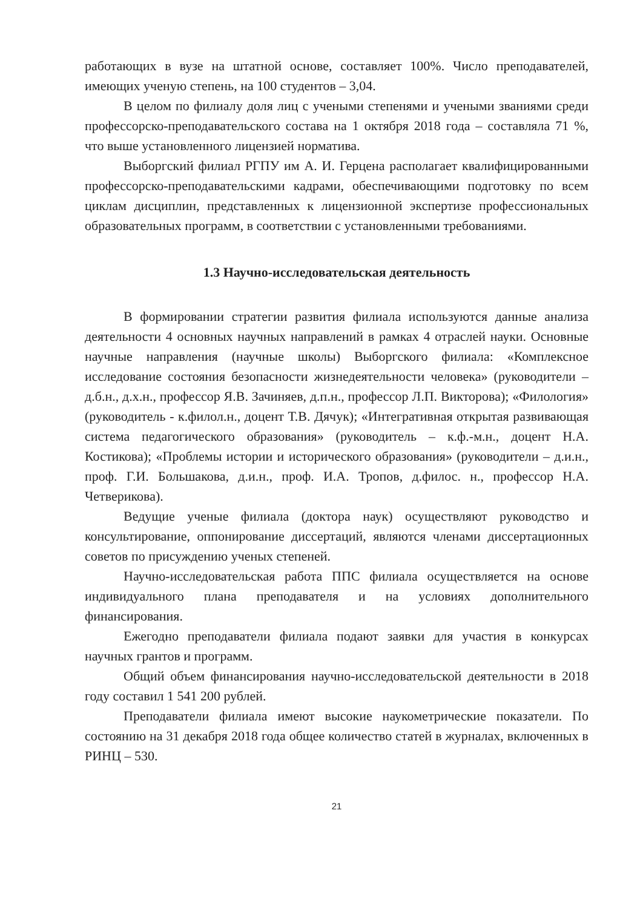работающих в вузе на штатной основе, составляет 100%. Число преподавателей, имеющих ученую степень, на 100 студентов – 3,04.
В целом по филиалу доля лиц с учеными степенями и учеными званиями среди профессорско-преподавательского состава на 1 октября 2018 года – составляла 71 %, что выше установленного лицензией норматива.
Выборгский филиал РГПУ им А. И. Герцена располагает квалифицированными профессорско-преподавательскими кадрами, обеспечивающими подготовку по всем циклам дисциплин, представленных к лицензионной экспертизе профессиональных образовательных программ, в соответствии с установленными требованиями.
1.3 Научно-исследовательская деятельность
В формировании стратегии развития филиала используются данные анализа деятельности 4 основных научных направлений в рамках 4 отраслей науки. Основные научные направления (научные школы) Выборгского филиала: «Комплексное исследование состояния безопасности жизнедеятельности человека» (руководители – д.б.н., д.х.н., профессор Я.В. Зачиняев, д.п.н., профессор Л.П. Викторова); «Филология» (руководитель - к.филол.н., доцент Т.В. Дячук); «Интегративная открытая развивающая система педагогического образования» (руководитель – к.ф.-м.н., доцент Н.А. Костикова); «Проблемы истории и исторического образования» (руководители – д.и.н., проф. Г.И. Большакова, д.и.н., проф. И.А. Тропов, д.филос. н., профессор Н.А. Четверикова).
Ведущие ученые филиала (доктора наук) осуществляют руководство и консультирование, оппонирование диссертаций, являются членами диссертационных советов по присуждению ученых степеней.
Научно-исследовательская работа ППС филиала осуществляется на основе индивидуального плана преподавателя и на условиях дополнительного финансирования.
Ежегодно преподаватели филиала подают заявки для участия в конкурсах научных грантов и программ.
Общий объем финансирования научно-исследовательской деятельности в 2018 году составил 1 541 200 рублей.
Преподаватели филиала имеют высокие наукометрические показатели. По состоянию на 31 декабря 2018 года общее количество статей в журналах, включенных в РИНЦ – 530.
21